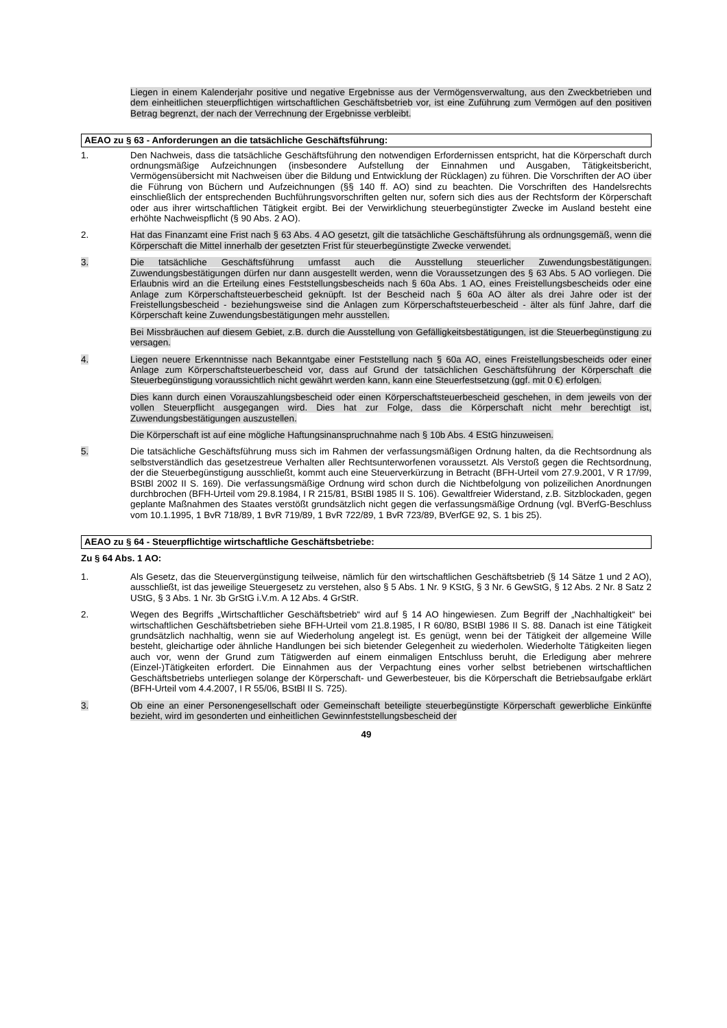Liegen in einem Kalenderjahr positive und negative Ergebnisse aus der Vermögensverwaltung, aus den Zweckbetrieben und dem einheitlichen steuerpflichtigen wirtschaftlichen Geschäftsbetrieb vor, ist eine Zuführung zum Vermögen auf den positiven Betrag begrenzt, der nach der Verrechnung der Ergebnisse verbleibt.
AEAO zu § 63 - Anforderungen an die tatsächliche Geschäftsführung:
1. Den Nachweis, dass die tatsächliche Geschäftsführung den notwendigen Erfordernissen entspricht, hat die Körperschaft durch ordnungsmäßige Aufzeichnungen (insbesondere Aufstellung der Einnahmen und Ausgaben, Tätigkeitsbericht, Vermögensübersicht mit Nachweisen über die Bildung und Entwicklung der Rücklagen) zu führen. Die Vorschriften der AO über die Führung von Büchern und Aufzeichnungen (§§ 140 ff. AO) sind zu beachten. Die Vorschriften des Handelsrechts einschließlich der entsprechenden Buchführungsvorschriften gelten nur, sofern sich dies aus der Rechtsform der Körperschaft oder aus ihrer wirtschaftlichen Tätigkeit ergibt. Bei der Verwirklichung steuerbegünstigter Zwecke im Ausland besteht eine erhöhte Nachweispflicht (§ 90 Abs. 2 AO).
2. Hat das Finanzamt eine Frist nach § 63 Abs. 4 AO gesetzt, gilt die tatsächliche Geschäftsführung als ordnungsgemäß, wenn die Körperschaft die Mittel innerhalb der gesetzten Frist für steuerbegünstigte Zwecke verwendet.
3. Die tatsächliche Geschäftsführung umfasst auch die Ausstellung steuerlicher Zuwendungsbestätigungen. Zuwendungsbestätigungen dürfen nur dann ausgestellt werden, wenn die Voraussetzungen des § 63 Abs. 5 AO vorliegen. Die Erlaubnis wird an die Erteilung eines Feststellungsbescheids nach § 60a Abs. 1 AO, eines Freistellungsbescheids oder eine Anlage zum Körperschaftsteuerbescheid geknüpft. Ist der Bescheid nach § 60a AO älter als drei Jahre oder ist der Freistellungsbescheid - beziehungsweise sind die Anlagen zum Körperschaftsteuerbescheid - älter als fünf Jahre, darf die Körperschaft keine Zuwendungsbestätigungen mehr ausstellen.
Bei Missbräuchen auf diesem Gebiet, z.B. durch die Ausstellung von Gefälligkeitsbestätigungen, ist die Steuerbegünstigung zu versagen.
4. Liegen neuere Erkenntnisse nach Bekanntgabe einer Feststellung nach § 60a AO, eines Freistellungsbescheids oder einer Anlage zum Körperschaftsteuerbescheid vor, dass auf Grund der tatsächlichen Geschäftsführung der Körperschaft die Steuerbegünstigung voraussichtlich nicht gewährt werden kann, kann eine Steuerfestsetzung (ggf. mit 0 €) erfolgen.
Dies kann durch einen Vorauszahlungsbescheid oder einen Körperschaftsteuerbescheid geschehen, in dem jeweils von der vollen Steuerpflicht ausgegangen wird. Dies hat zur Folge, dass die Körperschaft nicht mehr berechtigt ist, Zuwendungsbestätigungen auszustellen.
Die Körperschaft ist auf eine mögliche Haftungsinanspruchnahme nach § 10b Abs. 4 EStG hinzuweisen.
5. Die tatsächliche Geschäftsführung muss sich im Rahmen der verfassungsmäßigen Ordnung halten, da die Rechtsordnung als selbstverständlich das gesetzestreue Verhalten aller Rechtsunterworfenen voraussetzt. Als Verstoß gegen die Rechtsordnung, der die Steuerbegünstigung ausschließt, kommt auch eine Steuerverkürzung in Betracht (BFH-Urteil vom 27.9.2001, V R 17/99, BStBl 2002 II S. 169). Die verfassungsmäßige Ordnung wird schon durch die Nichtbefolgung von polizeilichen Anordnungen durchbrochen (BFH-Urteil vom 29.8.1984, I R 215/81, BStBl 1985 II S. 106). Gewaltfreier Widerstand, z.B. Sitzblockaden, gegen geplante Maßnahmen des Staates verstößt grundsätzlich nicht gegen die verfassungsmäßige Ordnung (vgl. BVerfG-Beschluss vom 10.1.1995, 1 BvR 718/89, 1 BvR 719/89, 1 BvR 722/89, 1 BvR 723/89, BVerfGE 92, S. 1 bis 25).
AEAO zu § 64 - Steuerpflichtige wirtschaftliche Geschäftsbetriebe:
Zu § 64 Abs. 1 AO:
1. Als Gesetz, das die Steuervergünstigung teilweise, nämlich für den wirtschaftlichen Geschäftsbetrieb (§ 14 Sätze 1 und 2 AO), ausschließt, ist das jeweilige Steuergesetz zu verstehen, also § 5 Abs. 1 Nr. 9 KStG, § 3 Nr. 6 GewStG, § 12 Abs. 2 Nr. 8 Satz 2 UStG, § 3 Abs. 1 Nr. 3b GrStG i.V.m. A 12 Abs. 4 GrStR.
2. Wegen des Begriffs „Wirtschaftlicher Geschäftsbetrieb“ wird auf § 14 AO hingewiesen. Zum Begriff der „Nachhaltigkeit“ bei wirtschaftlichen Geschäftsbetrieben siehe BFH-Urteil vom 21.8.1985, I R 60/80, BStBl 1986 II S. 88. Danach ist eine Tätigkeit grundsätzlich nachhaltig, wenn sie auf Wiederholung angelegt ist. Es genügt, wenn bei der Tätigkeit der allgemeine Wille besteht, gleichartige oder ähnliche Handlungen bei sich bietender Gelegenheit zu wiederholen. Wiederholte Tätigkeiten liegen auch vor, wenn der Grund zum Tätigwerden auf einem einmaligen Entschluss beruht, die Erledigung aber mehrere (Einzel-)Tätigkeiten erfordert. Die Einnahmen aus der Verpachtung eines vorher selbst betriebenen wirtschaftlichen Geschäftsbetriebs unterliegen solange der Körperschaft- und Gewerbesteuer, bis die Körperschaft die Betriebsaufgabe erklärt (BFH-Urteil vom 4.4.2007, I R 55/06, BStBl II S. 725).
3. Ob eine an einer Personengesellschaft oder Gemeinschaft beteiligte steuerbegünstigte Körperschaft gewerbliche Einkünfte bezieht, wird im gesonderten und einheitlichen Gewinnfeststellungsbescheid der
49